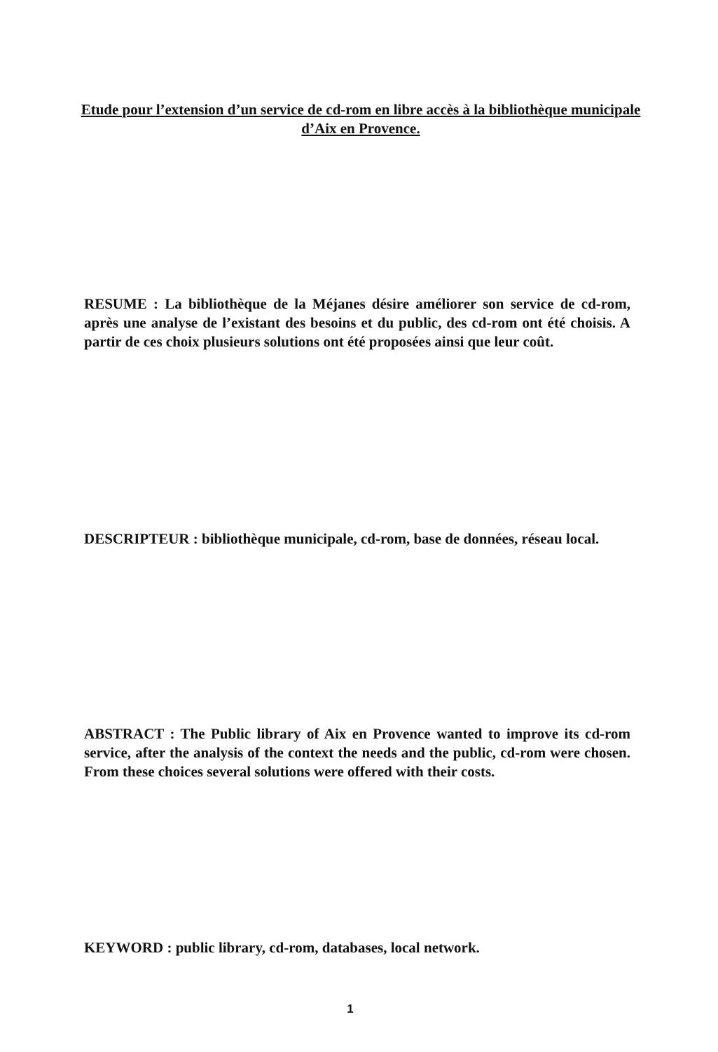Etude pour l’extension d’un service de cd-rom en libre accès à la bibliothèque municipale d’Aix en Provence.
RESUME : La bibliothèque de la Méjanes désire améliorer son service de cd-rom, après une analyse de l’existant des besoins et du public, des cd-rom ont été choisis. A partir de ces choix plusieurs solutions ont été proposées ainsi que leur coût.
DESCRIPTEUR : bibliothèque municipale, cd-rom, base de données, réseau local.
ABSTRACT : The Public library of Aix en Provence wanted to improve its cd-rom service, after the analysis of the context the needs and the public, cd-rom were chosen. From these choices several solutions were offered with their costs.
KEYWORD : public library, cd-rom, databases, local network.
1